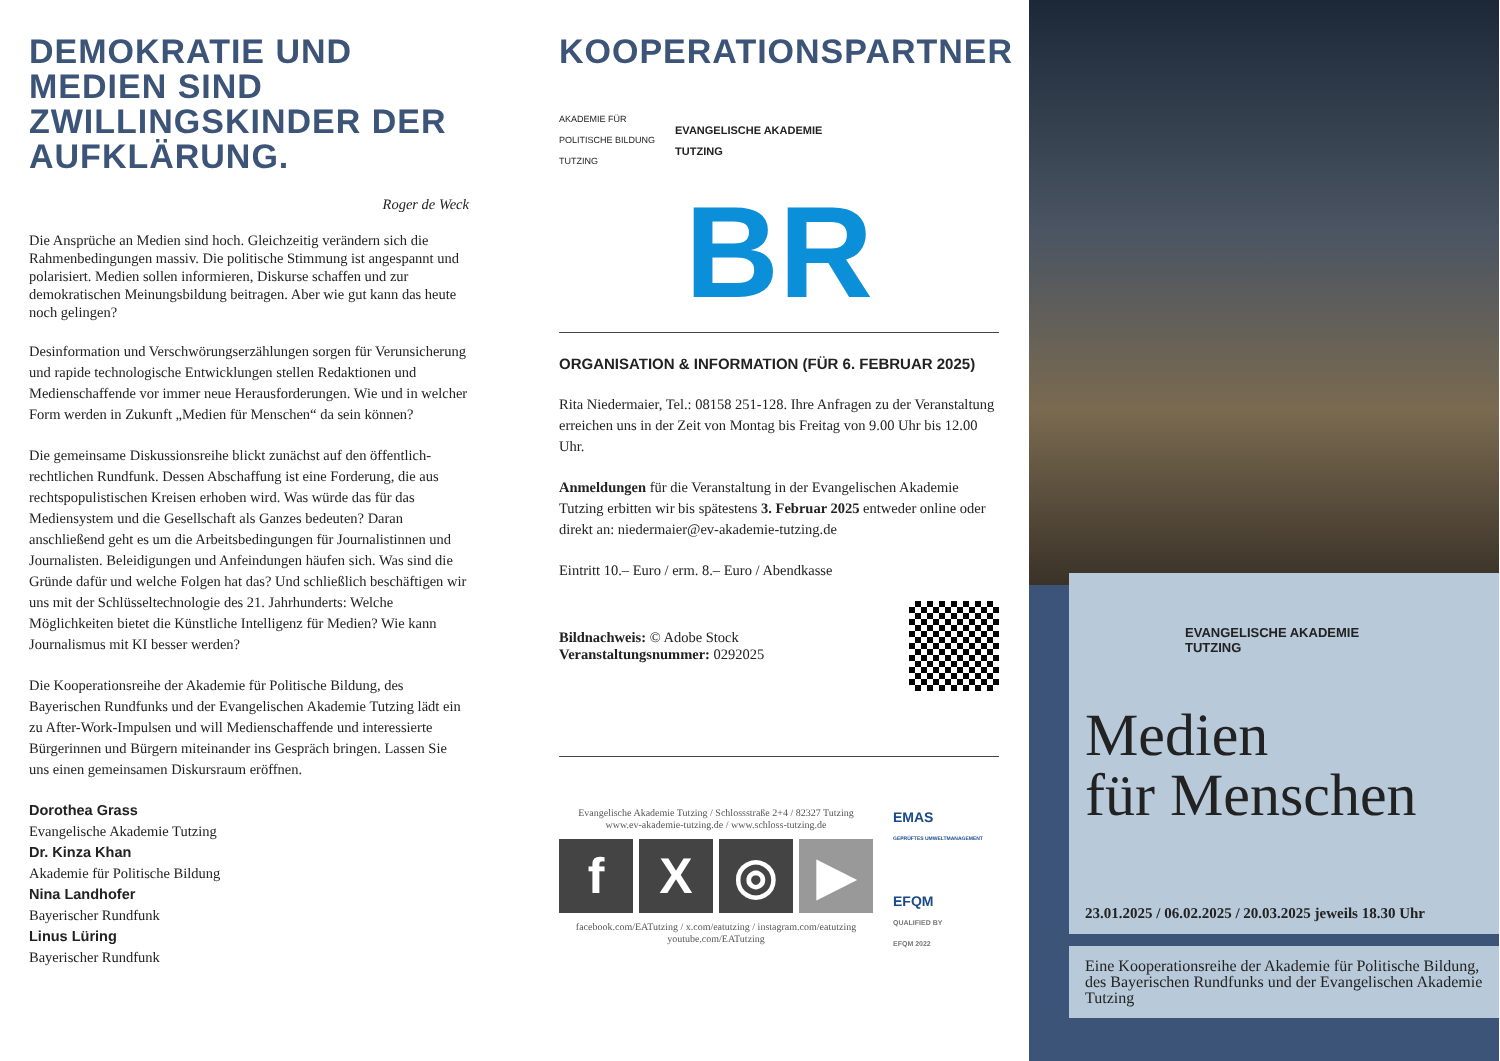DEMOKRATIE UND MEDIEN SIND ZWILLINGSKINDER DER AUFKLÄRUNG.
Roger de Weck
Die Ansprüche an Medien sind hoch. Gleichzeitig verändern sich die Rahmenbedingungen massiv. Die politische Stimmung ist angespannt und polarisiert. Medien sollen informieren, Diskurse schaffen und zur demokratischen Meinungsbildung beitragen. Aber wie gut kann das heute noch gelingen?
Desinformation und Verschwörungserzählungen sorgen für Verunsicherung und rapide technologische Entwicklungen stellen Redaktionen und Medienschaffende vor immer neue Herausforderungen. Wie und in welcher Form werden in Zukunft „Medien für Menschen“ da sein können?
Die gemeinsame Diskussionsreihe blickt zunächst auf den öffentlich-rechtlichen Rundfunk. Dessen Abschaffung ist eine Forderung, die aus rechtspopulistischen Kreisen erhoben wird. Was würde das für das Mediensystem und die Gesellschaft als Ganzes bedeuten? Daran anschließend geht es um die Arbeitsbedingungen für Journalistinnen und Journalisten. Beleidigungen und Anfeindungen häufen sich. Was sind die Gründe dafür und welche Folgen hat das? Und schließlich beschäftigen wir uns mit der Schlüsseltechnologie des 21. Jahrhunderts: Welche Möglichkeiten bietet die Künstliche Intelligenz für Medien? Wie kann Journalismus mit KI besser werden?
Die Kooperationsreihe der Akademie für Politische Bildung, des Bayerischen Rundfunks und der Evangelischen Akademie Tutzing lädt ein zu After-Work-Impulsen und will Medienschaffende und interessierte Bürgerinnen und Bürgern miteinander ins Gespräch bringen. Lassen Sie uns einen gemeinsamen Diskursraum eröffnen.
Dorothea Grass
Evangelische Akademie Tutzing
Dr. Kinza Khan
Akademie für Politische Bildung
Nina Landhofer
Bayerischer Rundfunk
Linus Lüring
Bayerischer Rundfunk
KOOPERATIONSPARTNER
AKADEMIE FÜR
POLITISCHE BILDUNG
TUTZING
EVANGELISCHE AKADEMIE
TUTZING
BR
ORGANISATION & INFORMATION (FÜR 6. FEBRUAR 2025)
Rita Niedermaier, Tel.: 08158 251-128. Ihre Anfragen zu der Veranstaltung erreichen uns in der Zeit von Montag bis Freitag von 9.00 Uhr bis 12.00 Uhr.
Anmeldungen für die Veranstaltung in der Evangelischen Akademie Tutzing erbitten wir bis spätestens 3. Februar 2025 entweder online oder direkt an: niedermaier@ev-akademie-tutzing.de
Eintritt 10.– Euro / erm. 8.– Euro / Abendkasse
Bildnachweis: © Adobe Stock
Veranstaltungsnummer: 0292025
Evangelische Akademie Tutzing / Schlossstraße 2+4 / 82327 Tutzing
www.ev-akademie-tutzing.de / www.schloss-tutzing.de
f X ◎ ▶
facebook.com/EATutzing / x.com/eatutzing / instagram.com/eatutzing
youtube.com/EATutzing
EMAS
GEPRÜFTES UMWELTMANAGEMENT
EFQM
QUALIFIED BY
EFQM 2022
EVANGELISCHE AKADEMIE
TUTZING
Medien
für Menschen
23.01.2025 / 06.02.2025 / 20.03.2025 jeweils 18.30 Uhr
Eine Kooperationsreihe der Akademie für Politische Bildung, des Bayerischen Rundfunks und der Evangelischen Akademie Tutzing